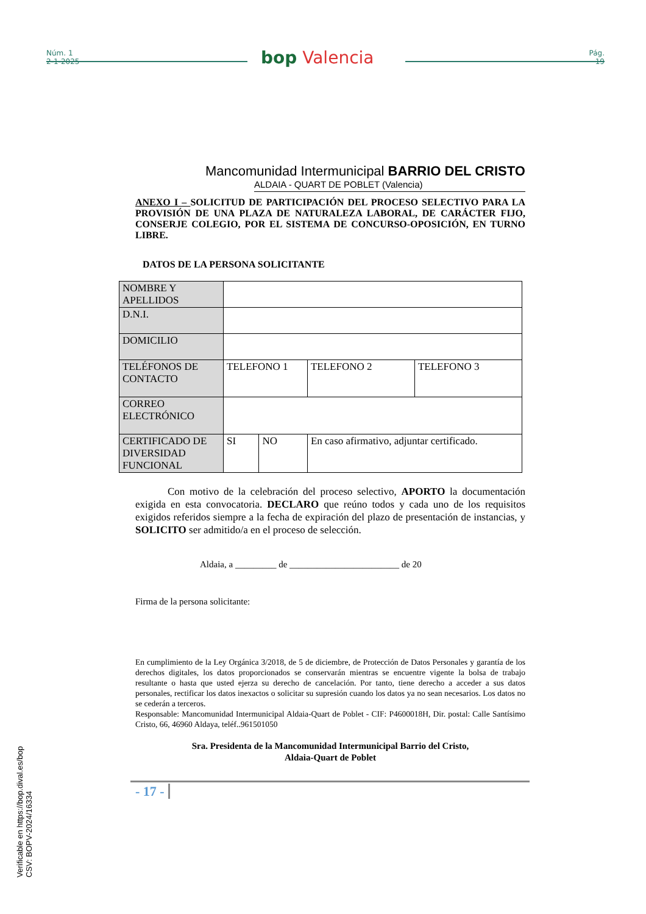Núm. 1
2-1-2025
Pág.
19
bop Valencia
Mancomunidad Intermunicipal BARRIO DEL CRISTO
ALDAIA - QUART DE POBLET (Valencia)
ANEXO I – SOLICITUD DE PARTICIPACIÓN DEL PROCESO SELECTIVO PARA LA PROVISIÓN DE UNA PLAZA DE NATURALEZA LABORAL, DE CARÁCTER FIJO, CONSERJE COLEGIO, POR EL SISTEMA DE CONCURSO-OPOSICIÓN, EN TURNO LIBRE.
DATOS DE LA PERSONA SOLICITANTE
| NOMBRE Y APELLIDOS | | | | |
| D.N.I. | | | | |
| DOMICILIO | | | | |
| TELÉFONOS DE CONTACTO | TELEFONO 1 | | TELEFONO 2 | TELEFONO 3 |
| CORREO ELECTRÓNICO | | | | |
| CERTIFICADO DE DIVERSIDAD FUNCIONAL | SI | NO | En caso afirmativo, adjuntar certificado. | |
Con motivo de la celebración del proceso selectivo, APORTO la documentación exigida en esta convocatoria. DECLARO que reúno todos y cada uno de los requisitos exigidos referidos siempre a la fecha de expiración del plazo de presentación de instancias, y SOLICITO ser admitido/a en el proceso de selección.
Aldaia, a _________ de ________________________ de 20
Firma de la persona solicitante:
En cumplimiento de la Ley Orgánica 3/2018, de 5 de diciembre, de Protección de Datos Personales y garantía de los derechos digitales, los datos proporcionados se conservarán mientras se encuentre vigente la bolsa de trabajo resultante o hasta que usted ejerza su derecho de cancelación. Por tanto, tiene derecho a acceder a sus datos personales, rectificar los datos inexactos o solicitar su supresión cuando los datos ya no sean necesarios. Los datos no se cederán a terceros.
Responsable: Mancomunidad Intermunicipal Aldaia-Quart de Poblet - CIF: P4600018H, Dir. postal: Calle Santísimo Cristo, 66, 46960 Aldaya, teléf..961501050
Sra. Presidenta de la Mancomunidad Intermunicipal Barrio del Cristo,
Aldaia-Quart de Poblet
- 17 -
Verificable en https://bop.dival.es/bop
CSV: BOPV-2024/16334